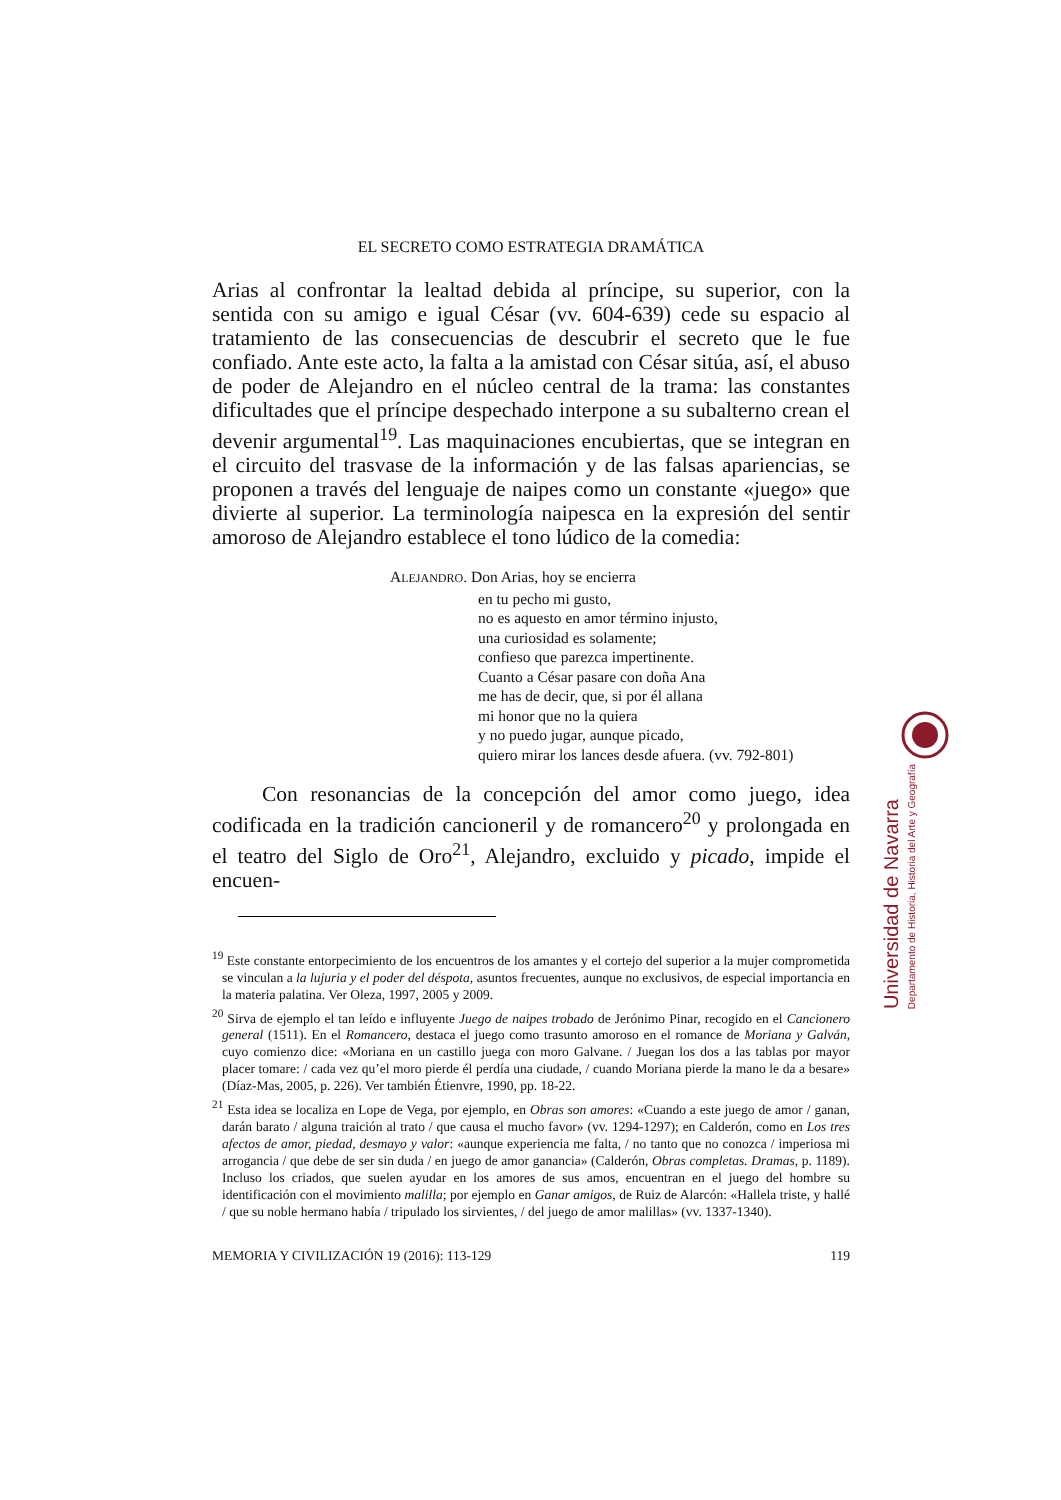EL SECRETO COMO ESTRATEGIA DRAMÁTICA
Arias al confrontar la lealtad debida al príncipe, su superior, con la sentida con su amigo e igual César (vv. 604-639) cede su espacio al tratamiento de las consecuencias de descubrir el secreto que le fue confiado. Ante este acto, la falta a la amistad con César sitúa, así, el abuso de poder de Alejandro en el núcleo central de la trama: las constantes dificultades que el príncipe despechado interpone a su subalterno crean el devenir argumental<sup>19</sup>. Las maquinaciones encubiertas, que se integran en el circuito del trasvase de la información y de las falsas apariencias, se proponen a través del lenguaje de naipes como un constante «juego» que divierte al superior. La terminología naipesca en la expresión del sentir amoroso de Alejandro establece el tono lúdico de la comedia:
ALEJANDRO. Don Arias, hoy se encierra
en tu pecho mi gusto,
no es aquesto en amor término injusto,
una curiosidad es solamente;
confieso que parezca impertinente.
Cuanto a César pasare con doña Ana
me has de decir, que, si por él allana
mi honor que no la quiera
y no puedo jugar, aunque picado,
quiero mirar los lances desde afuera. (vv. 792-801)
Con resonancias de la concepción del amor como juego, idea codificada en la tradición cancioneril y de romancero<sup>20</sup> y prolongada en el teatro del Siglo de Oro<sup>21</sup>, Alejandro, excluido y picado, impide el encuen-
<sup>19</sup> Este constante entorpecimiento de los encuentros de los amantes y el cortejo del superior a la mujer comprometida se vinculan a la lujuria y el poder del déspota, asuntos frecuentes, aunque no exclusivos, de especial importancia en la materia palatina. Ver Oleza, 1997, 2005 y 2009.
<sup>20</sup> Sirva de ejemplo el tan leído e influyente Juego de naipes trobado de Jerónimo Pinar, recogido en el Cancionero general (1511). En el Romancero, destaca el juego como trasunto amoroso en el romance de Moriana y Galván, cuyo comienzo dice: «Moriana en un castillo juega con moro Galvane. / Juegan los dos a las tablas por mayor placer tomare: / cada vez qu’el moro pierde él perdía una ciudade, / cuando Moriana pierde la mano le da a besare» (Díaz-Mas, 2005, p. 226). Ver también Étienvre, 1990, pp. 18-22.
<sup>21</sup> Esta idea se localiza en Lope de Vega, por ejemplo, en Obras son amores: «Cuando a este juego de amor / ganan, darán barato / alguna traición al trato / que causa el mucho favor» (vv. 1294-1297); en Calderón, como en Los tres afectos de amor, piedad, desmayo y valor: «aunque experiencia me falta, / no tanto que no conozca / imperiosa mi arrogancia / que debe de ser sin duda / en juego de amor ganancia» (Calderón, Obras completas. Dramas, p. 1189). Incluso los criados, que suelen ayudar en los amores de sus amos, encuentran en el juego del hombre su identificación con el movimiento malilla; por ejemplo en Ganar amigos, de Ruiz de Alarcón: «Hallela triste, y hallé / que su noble hermano había / tripulado los sirvientes, / del juego de amor malillas» (vv. 1337-1340).
MEMORIA Y CIVILIZACIÓN 19 (2016): 113-129 119
Universidad de Navarra Departamento de Historia, Historia del Arte y Geografía